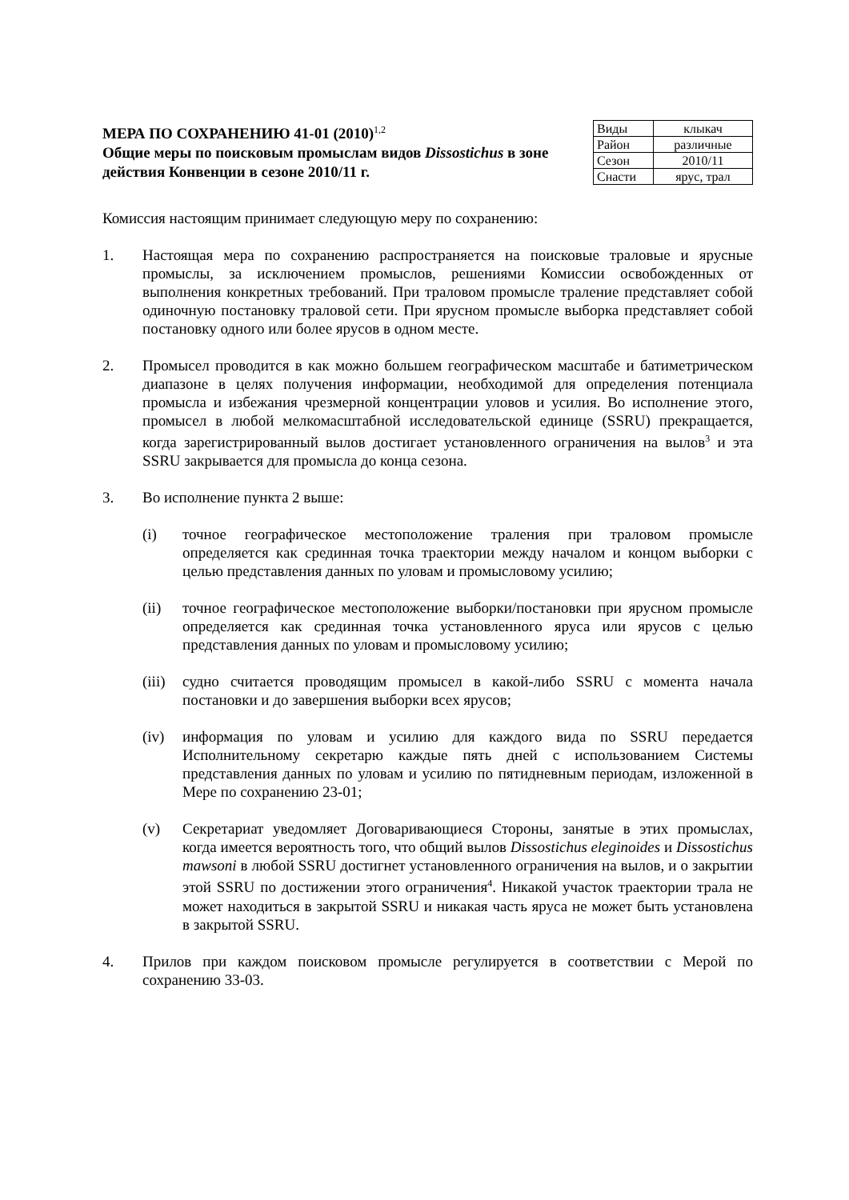МЕРА ПО СОХРАНЕНИЮ 41-01 (2010)<sup>1,2</sup>
Общие меры по поисковым промыслам видов Dissostichus в зоне действия Конвенции в сезоне 2010/11 г.
| Виды | клыкач |
| Район | различные |
| Сезон | 2010/11 |
| Снасти | ярус, трал |
Комиссия настоящим принимает следующую меру по сохранению:
1. Настоящая мера по сохранению распространяется на поисковые траловые и ярусные промыслы, за исключением промыслов, решениями Комиссии освобожденных от выполнения конкретных требований. При траловом промысле траление представляет собой одиночную постановку траловой сети. При ярусном промысле выборка представляет собой постановку одного или более ярусов в одном месте.
2. Промысел проводится в как можно большем географическом масштабе и батиметрическом диапазоне в целях получения информации, необходимой для определения потенциала промысла и избежания чрезмерной концентрации уловов и усилия. Во исполнение этого, промысел в любой мелкомасштабной исследовательской единице (SSRU) прекращается, когда зарегистрированный вылов достигает установленного ограничения на вылов<sup>3</sup> и эта SSRU закрывается для промысла до конца сезона.
3. Во исполнение пункта 2 выше:
(i) точное географическое местоположение траления при траловом промысле определяется как срединная точка траектории между началом и концом выборки с целью представления данных по уловам и промысловому усилию;
(ii) точное географическое местоположение выборки/постановки при ярусном промысле определяется как срединная точка установленного яруса или ярусов с целью представления данных по уловам и промысловому усилию;
(iii)
судно считается проводящим промысел в какой-либо SSRU с момента начала постановки и до завершения выборки всех ярусов;
(iv) информация по уловам и усилию для каждого вида по SSRU передается Исполнительному секретарю каждые пять дней с использованием Системы представления данных по уловам и усилию по пятидневным периодам, изложенной в Мере по сохранению 23-01;
(v) Секретариат уведомляет Договаривающиеся Стороны, занятые в этих промыслах, когда имеется вероятность того, что общий вылов Dissostichus eleginoides и Dissostichus mawsoni в любой SSRU достигнет установленного ограничения на вылов, и о закрытии этой SSRU по достижении этого ограничения<sup>4</sup>. Никакой участок траектории трала не может находиться в закрытой SSRU и никакая часть яруса не может быть установлена в закрытой SSRU.
4. Прилов при каждом поисковом промысле регулируется в соответствии с Мерой по сохранению 33-03.